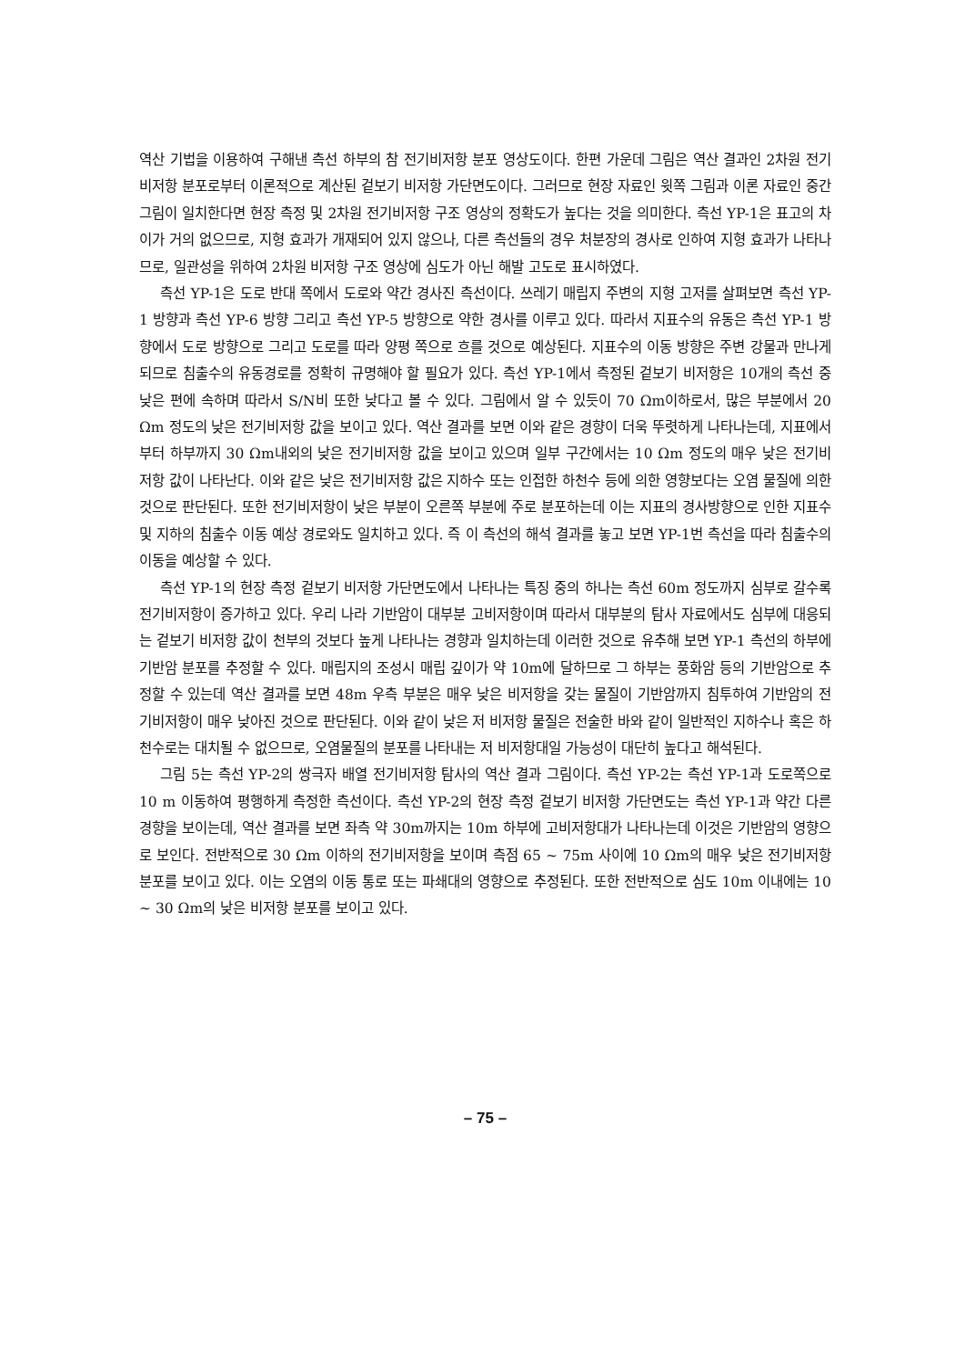역산 기법을 이용하여 구해낸 측선 하부의 참 전기비저항 분포 영상도이다. 한편 가운데 그림은 역산 결과인 2차원 전기비저항 분포로부터 이론적으로 계산된 겉보기 비저항 가단면도이다. 그러므로 현장 자료인 윗쪽 그림과 이론 자료인 중간 그림이 일치한다면 현장 측정 및 2차원 전기비저항 구조 영상의 정확도가 높다는 것을 의미한다. 측선 YP-1은 표고의 차이가 거의 없으므로, 지형 효과가 개재되어 있지 않으나, 다른 측선들의 경우 처분장의 경사로 인하여 지형 효과가 나타나므로, 일관성을 위하여 2차원 비저항 구조 영상에 심도가 아닌 해발 고도로 표시하였다.
측선 YP-1은 도로 반대 쪽에서 도로와 약간 경사진 측선이다. 쓰레기 매립지 주변의 지형 고저를 살펴보면 측선 YP-1 방향과 측선 YP-6 방향 그리고 측선 YP-5 방향으로 약한 경사를 이루고 있다. 따라서 지표수의 유동은 측선 YP-1 방향에서 도로 방향으로 그리고 도로를 따라 양평 쪽으로 흐를 것으로 예상된다. 지표수의 이동 방향은 주변 강물과 만나게 되므로 침출수의 유동경로를 정확히 규명해야 할 필요가 있다. 측선 YP-1에서 측정된 겉보기 비저항은 10개의 측선 중 낮은 편에 속하며 따라서 S/N비 또한 낮다고 볼 수 있다. 그림에서 알 수 있듯이 70 Ωm이하로서, 많은 부분에서 20 Ωm 정도의 낮은 전기비저항 값을 보이고 있다. 역산 결과를 보면 이와 같은 경향이 더욱 뚜렷하게 나타나는데, 지표에서부터 하부까지 30 Ωm내외의 낮은 전기비저항 값을 보이고 있으며 일부 구간에서는 10 Ωm 정도의 매우 낮은 전기비저항 값이 나타난다. 이와 같은 낮은 전기비저항 값은 지하수 또는 인접한 하천수 등에 의한 영향보다는 오염 물질에 의한 것으로 판단된다. 또한 전기비저항이 낮은 부분이 오른쪽 부분에 주로 분포하는데 이는 지표의 경사방향으로 인한 지표수 및 지하의 침출수 이동 예상 경로와도 일치하고 있다. 즉 이 측선의 해석 결과를 놓고 보면 YP-1번 측선을 따라 침출수의 이동을 예상할 수 있다.
측선 YP-1의 현장 측정 겉보기 비저항 가단면도에서 나타나는 특징 중의 하나는 측선 60m 정도까지 심부로 갈수록 전기비저항이 증가하고 있다. 우리 나라 기반암이 대부분 고비저항이며 따라서 대부분의 탐사 자료에서도 심부에 대응되는 겉보기 비저항 값이 천부의 것보다 높게 나타나는 경향과 일치하는데 이러한 것으로 유추해 보면 YP-1 측선의 하부에 기반암 분포를 추정할 수 있다. 매립지의 조성시 매립 깊이가 약 10m에 달하므로 그 하부는 풍화암 등의 기반암으로 추정할 수 있는데 역산 결과를 보면 48m 우측 부분은 매우 낮은 비저항을 갖는 물질이 기반암까지 침투하여 기반암의 전기비저항이 매우 낮아진 것으로 판단된다. 이와 같이 낮은 저 비저항 물질은 전술한 바와 같이 일반적인 지하수나 혹은 하천수로는 대치될 수 없으므로, 오염물질의 분포를 나타내는 저 비저항대일 가능성이 대단히 높다고 해석된다.
그림 5는 측선 YP-2의 쌍극자 배열 전기비저항 탐사의 역산 결과 그림이다. 측선 YP-2는 측선 YP-1과 도로쪽으로 10 m 이동하여 평행하게 측정한 측선이다. 측선 YP-2의 현장 측정 겉보기 비저항 가단면도는 측선 YP-1과 약간 다른 경향을 보이는데, 역산 결과를 보면 좌측 약 30m까지는 10m 하부에 고비저항대가 나타나는데 이것은 기반암의 영향으로 보인다. 전반적으로 30 Ωm 이하의 전기비저항을 보이며 측점 65 ~ 75m 사이에 10 Ωm의 매우 낮은 전기비저항 분포를 보이고 있다. 이는 오염의 이동 통로 또는 파쇄대의 영향으로 추정된다. 또한 전반적으로 심도 10m 이내에는 10 ~ 30 Ωm의 낮은 비저항 분포를 보이고 있다.
– 75 –